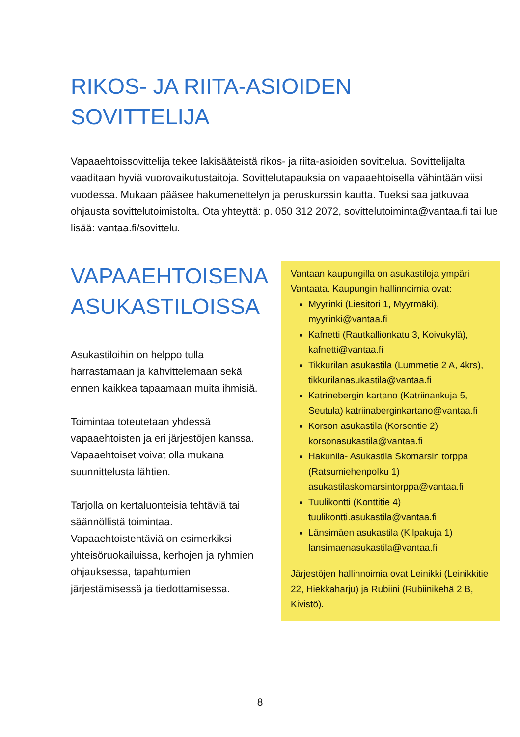RIKOS- JA RIITA-ASIOIDEN
SOVITTELIJA
Vapaaehtoissovittelija tekee lakisääteistä rikos- ja riita-asioiden sovittelua. Sovittelijalta vaaditaan hyviä vuorovaikutustaitoja. Sovittelutapauksia on vapaaehtoisella vähintään viisi vuodessa. Mukaan pääsee hakumenettelyn ja peruskurssin kautta. Tueksi saa jatkuvaa ohjausta sovittelutoimistolta. Ota yhteyttä: p. 050 312 2072, sovittelutoiminta@vantaa.fi tai lue lisää: vantaa.fi/sovittelu.
VAPAAEHTOISENA ASUKASTILOISSA
Asukastiloihin on helppo tulla harrastamaan ja kahvittelemaan sekä ennen kaikkea tapaamaan muita ihmisiä.
Toimintaa toteutetaan yhdessä vapaaehtoisten ja eri järjestöjen kanssa. Vapaaehtoiset voivat olla mukana suunnittelusta lähtien.
Tarjolla on kertaluonteisia tehtäviä tai säännöllistä toimintaa. Vapaaehtoistehtäviä on esimerkiksi yhteisöruokailuissa, kerhojen ja ryhmien ohjauksessa, tapahtumien järjestämisessä ja tiedottamisessa.
Vantaan kaupungilla on asukastiloja ympäri Vantaata. Kaupungin hallinnoimia ovat:
Myyrinki (Liesitori 1, Myyrmäki), myyrinki@vantaa.fi
Kafnetti (Rautkallionkatu 3, Koivukylä), kafnetti@vantaa.fi
Tikkurilan asukastila (Lummetie 2 A, 4krs), tikkurilanasukastila@vantaa.fi
Katrinebergin kartano (Katriinankuja 5, Seutula) katriinaberginkartano@vantaa.fi
Korson asukastila (Korsontie 2) korsonasukastila@vantaa.fi
Hakunila- Asukastila Skomarsin torppa (Ratsumiehenpolku 1) asukastilaskomarsintorppa@vantaa.fi
Tuulikontti (Konttitie 4) tuulikontti.asukastila@vantaa.fi
Länsimäen asukastila (Kilpakuja 1) lansimaenasukastila@vantaa.fi
Järjestöjen hallinnoimia ovat Leinikki (Leinikkitie 22, Hiekkaharju) ja Rubiini (Rubiinikehä 2 B, Kivistö).
8